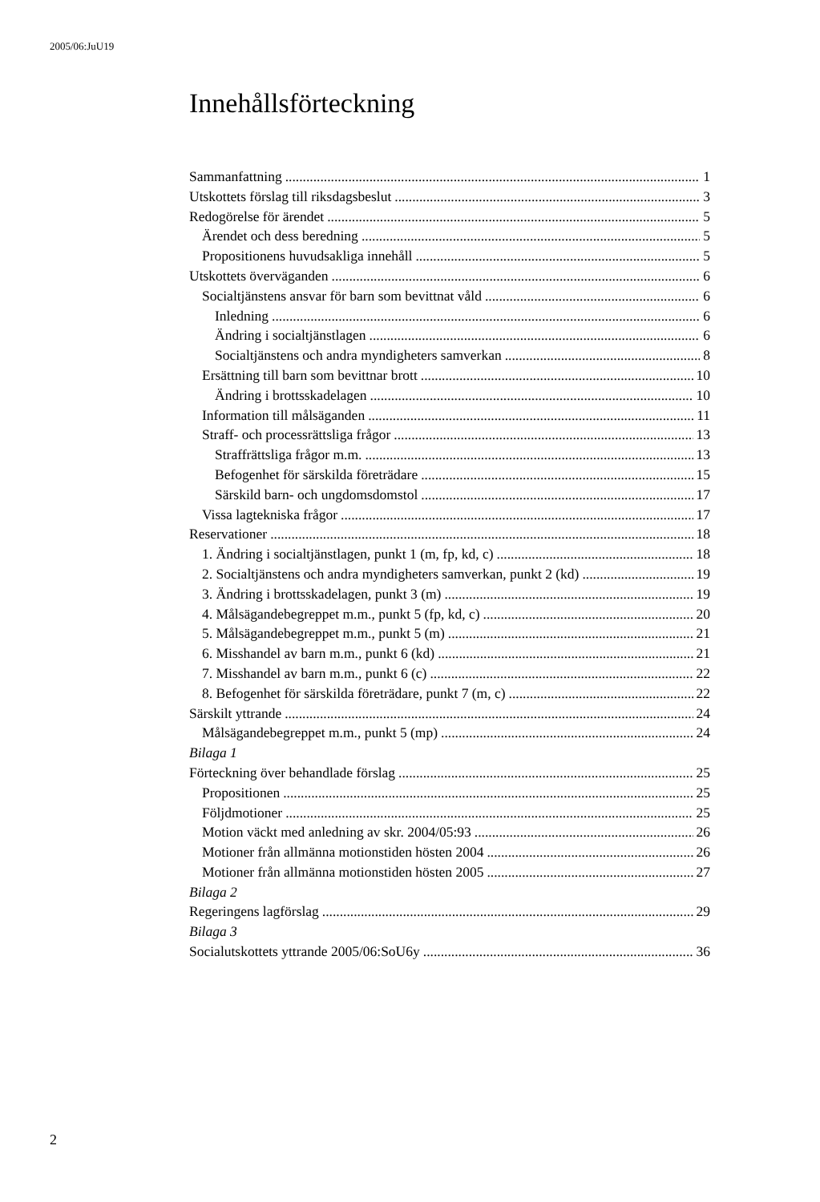2005/06:JuU19
Innehållsförteckning
Sammanfattning 1
Utskottets förslag till riksdagsbeslut 3
Redogörelse för ärendet 5
Ärendet och dess beredning 5
Propositionens huvudsakliga innehåll 5
Utskottets överväganden 6
Socialtjänstens ansvar för barn som bevittnat våld 6
Inledning 6
Ändring i socialtjänstlagen 6
Socialtjänstens och andra myndigheters samverkan 8
Ersättning till barn som bevittnar brott 10
Ändring i brottsskadelagen 10
Information till målsäganden 11
Straff- och processrättsliga frågor 13
Straffrättsliga frågor m.m. 13
Befogenhet för särskilda företrädare 15
Särskild barn- och ungdomsdomstol 17
Vissa lagtekniska frågor 17
Reservationer 18
1. Ändring i socialtjänstlagen, punkt 1 (m, fp, kd, c) 18
2. Socialtjänstens och andra myndigheters samverkan, punkt 2 (kd) 19
3. Ändring i brottsskadelagen, punkt 3 (m) 19
4. Målsägandebegreppet m.m., punkt 5 (fp, kd, c) 20
5. Målsägandebegreppet m.m., punkt 5 (m) 21
6. Misshandel av barn m.m., punkt 6 (kd) 21
7. Misshandel av barn m.m., punkt 6 (c) 22
8. Befogenhet för särskilda företrädare, punkt 7 (m, c) 22
Särskilt yttrande 24
Målsägandebegreppet m.m., punkt 5 (mp) 24
Bilaga 1
Förteckning över behandlade förslag 25
Propositionen 25
Följdmotioner 25
Motion väckt med anledning av skr. 2004/05:93 26
Motioner från allmänna motionstiden hösten 2004 26
Motioner från allmänna motionstiden hösten 2005 27
Bilaga 2
Regeringens lagförslag 29
Bilaga 3
Socialutskottets yttrande 2005/06:SoU6y 36
2